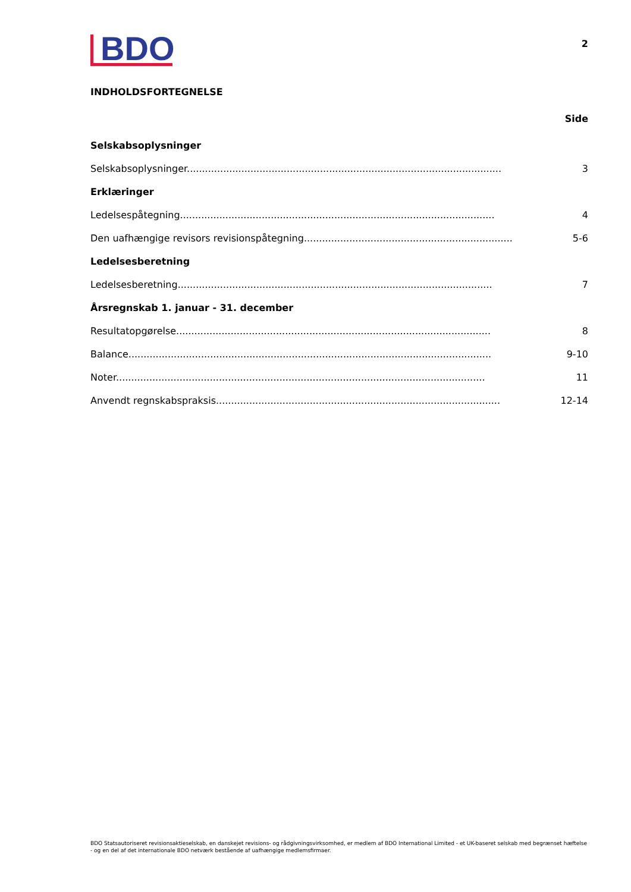BDO
2
INDHOLDSFORTEGNELSE
Side
Selskabsoplysninger
Selskabsoplysninger........................................................................................................ 3
Erklæringer
Ledelsespåtegning........................................................................................................ 4
Den uafhængige revisors revisionspåtegning........................................................................ 5-6
Ledelsesberetning
Ledelsesberetning........................................................................................................ 7
Årsregnskab 1. januar - 31. december
Resultatopgørelse........................................................................................................ 8
Balance........................................................................................................................ 9-10
Noter.......................................................................................................................... 11
Anvendt regnskabspraksis.............................................................................................. 12-14
BDO Statsautoriseret revisionsaktieselskab, en danskejet revisions- og rådgivningsvirksomhed, er medlem af BDO International Limited - et UK-baseret selskab med begrænset hæftelse - og en del af det internationale BDO netværk bestående af uafhængige medlemsfirmaer.